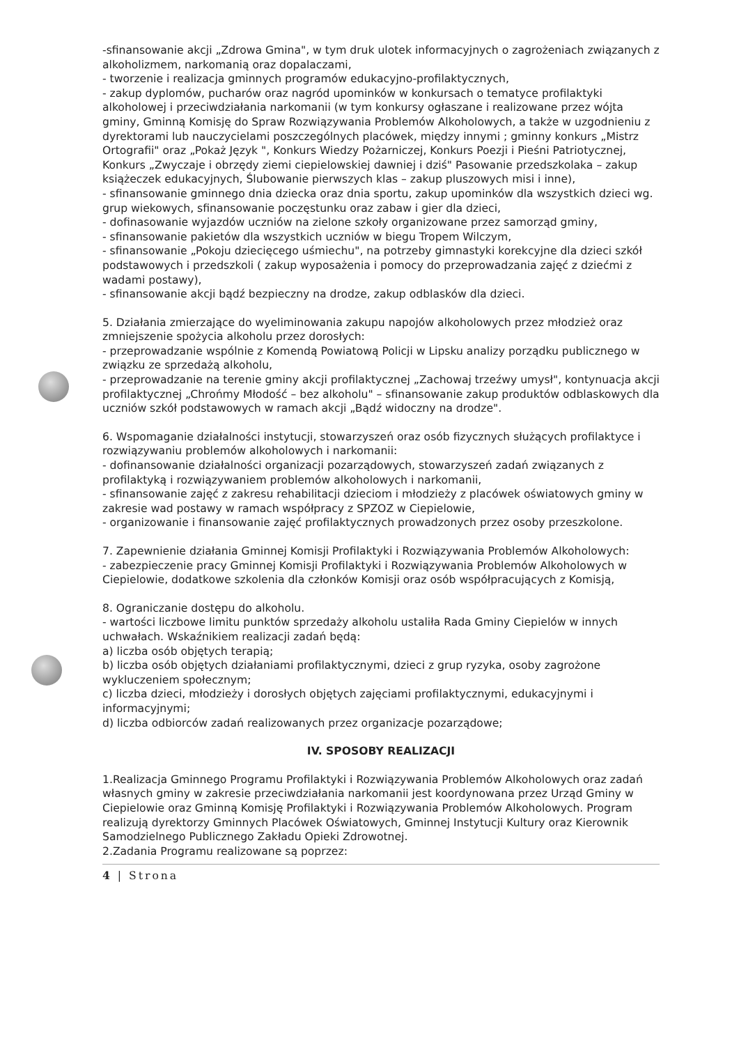-sfinansowanie akcji „Zdrowa Gmina", w tym druk ulotek informacyjnych o zagrożeniach związanych z alkoholizmem, narkomanią oraz dopalaczami,
- tworzenie i realizacja gminnych programów edukacyjno-profilaktycznych,
- zakup dyplomów, pucharów oraz nagród upominków w konkursach o tematyce profilaktyki alkoholowej i przeciwdziałania narkomanii (w tym konkursy ogłaszane i realizowane przez wójta gminy, Gminną Komisję do Spraw Rozwiązywania Problemów Alkoholowych, a także w uzgodnieniu z dyrektorami lub nauczycielami poszczególnych placówek, między innymi ; gminny konkurs „Mistrz Ortografii" oraz „Pokaż Język ", Konkurs Wiedzy Pożarniczej, Konkurs Poezji i Pieśni Patriotycznej, Konkurs „Zwyczaje i obrzędy ziemi ciepielowskiej dawniej i dziś" Pasowanie przedszkolaka – zakup książeczek edukacyjnych, Ślubowanie pierwszych klas – zakup pluszowych misi i inne),
- sfinansowanie gminnego dnia dziecka oraz dnia sportu, zakup upominków dla wszystkich dzieci wg. grup wiekowych, sfinansowanie poczęstunku oraz zabaw i gier dla dzieci,
- dofinasowanie wyjazdów uczniów na zielone szkoły organizowane przez samorząd gminy,
- sfinansowanie pakietów dla wszystkich uczniów w biegu Tropem Wilczym,
- sfinansowanie „Pokoju dziecięcego uśmiechu", na potrzeby gimnastyki korekcyjne dla dzieci szkół podstawowych i przedszkoli ( zakup wyposażenia i pomocy do przeprowadzania zajęć z dziećmi z wadami postawy),
- sfinansowanie akcji bądź bezpieczny na drodze, zakup odblasków dla dzieci.
5. Działania zmierzające do wyeliminowania zakupu napojów alkoholowych przez młodzież oraz zmniejszenie spożycia alkoholu przez dorosłych:
- przeprowadzanie wspólnie z Komendą Powiatową Policji w Lipsku analizy porządku publicznego w związku ze sprzedażą alkoholu,
- przeprowadzanie na terenie gminy akcji profilaktycznej „Zachowaj trzeźwy umysł", kontynuacja akcji profilaktycznej „Chrońmy Młodość – bez alkoholu" – sfinansowanie zakup produktów odblaskowych dla uczniów szkół podstawowych w ramach akcji „Bądź widoczny na drodze".
6. Wspomaganie działalności instytucji, stowarzyszeń oraz osób fizycznych służących profilaktyce i rozwiązywaniu problemów alkoholowych i narkomanii:
- dofinansowanie działalności organizacji pozarządowych, stowarzyszeń zadań związanych z profilaktyką i rozwiązywaniem problemów alkoholowych i narkomanii,
- sfinansowanie zajęć z zakresu rehabilitacji dzieciom i młodzieży z placówek oświatowych gminy w zakresie wad postawy w ramach współpracy z SPZOZ w Ciepielowie,
- organizowanie i finansowanie zajęć profilaktycznych prowadzonych przez osoby przeszkolone.
7. Zapewnienie działania Gminnej Komisji Profilaktyki i Rozwiązywania Problemów Alkoholowych:
- zabezpieczenie pracy Gminnej Komisji Profilaktyki i Rozwiązywania Problemów Alkoholowych w Ciepielowie, dodatkowe szkolenia dla członków Komisji oraz osób współpracujących z Komisją,
8. Ograniczanie dostępu do alkoholu.
- wartości liczbowe limitu punktów sprzedaży alkoholu ustaliła Rada Gminy Ciepielów w innych uchwałach. Wskaźnikiem realizacji zadań będą:
a) liczba osób objętych terapią;
b) liczba osób objętych działaniami profilaktycznymi, dzieci z grup ryzyka, osoby zagrożone wykluczeniem społecznym;
c) liczba dzieci, młodzieży i dorosłych objętych zajęciami profilaktycznymi, edukacyjnymi i informacyjnymi;
d) liczba odbiorców zadań realizowanych przez organizacje pozarządowe;
IV. SPOSOBY REALIZACJI
1.Realizacja Gminnego Programu Profilaktyki i Rozwiązywania Problemów Alkoholowych oraz zadań własnych gminy w zakresie przeciwdziałania narkomanii jest koordynowana przez Urząd Gminy w Ciepielowie oraz Gminną Komisję Profilaktyki i Rozwiązywania Problemów Alkoholowych. Program realizują dyrektorzy Gminnych Placówek Oświatowych, Gminnej Instytucji Kultury oraz Kierownik Samodzielnego Publicznego Zakładu Opieki Zdrowotnej.
2.Zadania Programu realizowane są poprzez:
4 | Strona